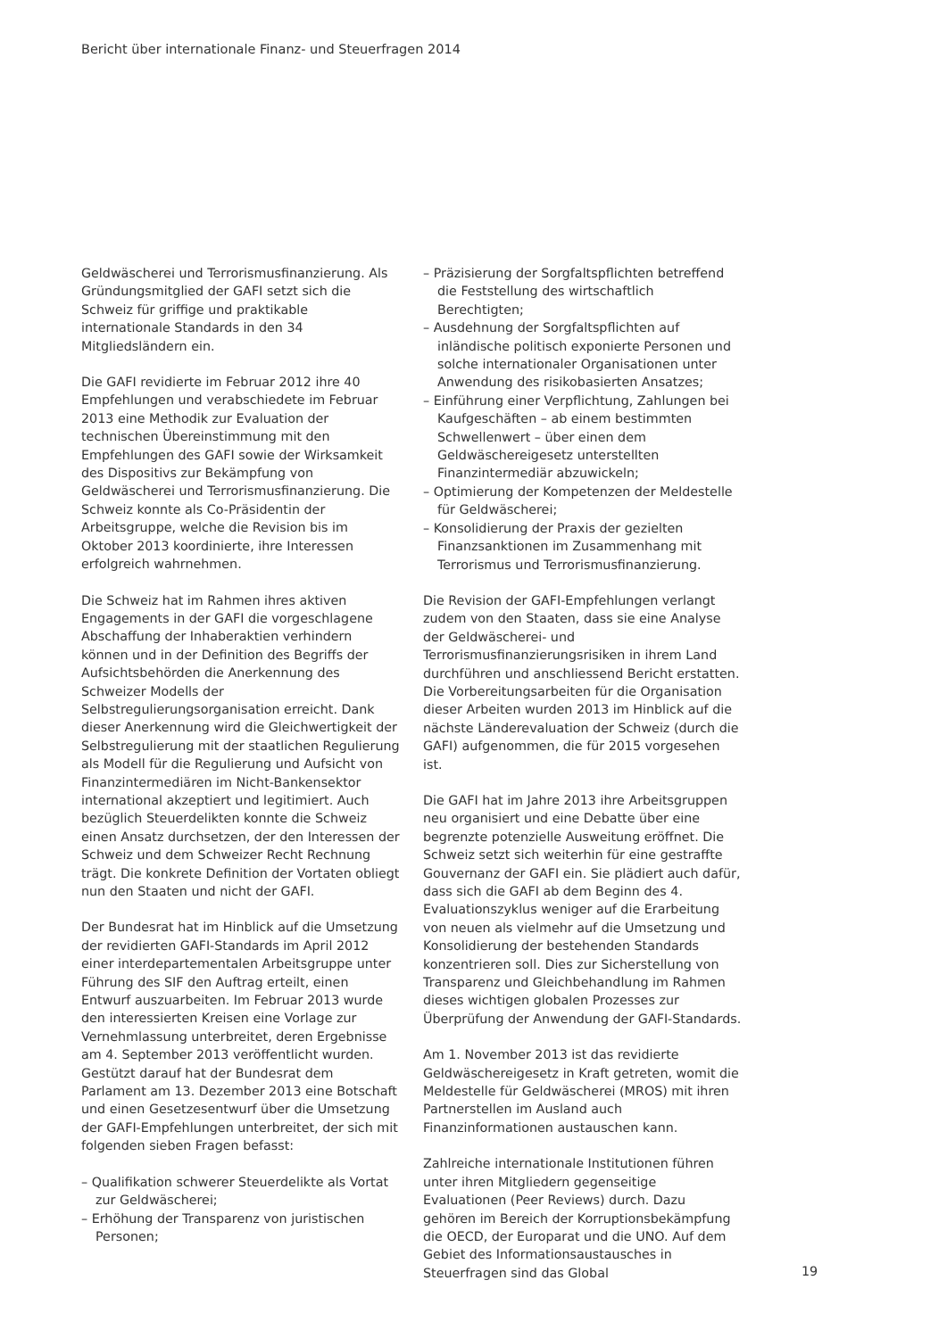Bericht über internationale Finanz- und Steuerfragen 2014
Geldwäscherei und Terrorismusfinanzierung. Als Gründungsmitglied der GAFI setzt sich die Schweiz für griffige und praktikable internationale Standards in den 34 Mitgliedsländern ein.
Die GAFI revidierte im Februar 2012 ihre 40 Empfehlungen und verabschiedete im Februar 2013 eine Methodik zur Evaluation der technischen Übereinstimmung mit den Empfehlungen des GAFI sowie der Wirksamkeit des Dispositivs zur Bekämpfung von Geldwäscherei und Terrorismusfinanzierung. Die Schweiz konnte als Co-Präsidentin der Arbeitsgruppe, welche die Revision bis im Oktober 2013 koordinierte, ihre Interessen erfolgreich wahrnehmen.
Die Schweiz hat im Rahmen ihres aktiven Engagements in der GAFI die vorgeschlagene Abschaffung der Inhaberaktien verhindern können und in der Definition des Begriffs der Aufsichtsbehörden die Anerkennung des Schweizer Modells der Selbstregulierungsorganisation erreicht. Dank dieser Anerkennung wird die Gleichwertigkeit der Selbstregulierung mit der staatlichen Regulierung als Modell für die Regulierung und Aufsicht von Finanzintermediären im Nicht-Bankensektor international akzeptiert und legitimiert. Auch bezüglich Steuerdelikten konnte die Schweiz einen Ansatz durchsetzen, der den Interessen der Schweiz und dem Schweizer Recht Rechnung trägt. Die konkrete Definition der Vortaten obliegt nun den Staaten und nicht der GAFI.
Der Bundesrat hat im Hinblick auf die Umsetzung der revidierten GAFI-Standards im April 2012 einer interdepartementalen Arbeitsgruppe unter Führung des SIF den Auftrag erteilt, einen Entwurf auszuarbeiten. Im Februar 2013 wurde den interessierten Kreisen eine Vorlage zur Vernehmlassung unterbreitet, deren Ergebnisse am 4. September 2013 veröffentlicht wurden. Gestützt darauf hat der Bundesrat dem Parlament am 13. Dezember 2013 eine Botschaft und einen Gesetzesentwurf über die Umsetzung der GAFI-Empfehlungen unterbreitet, der sich mit folgenden sieben Fragen befasst:
– Qualifikation schwerer Steuerdelikte als Vortat zur Geldwäscherei;
– Erhöhung der Transparenz von juristischen Personen;
– Präzisierung der Sorgfaltspflichten betreffend die Feststellung des wirtschaftlich Berechtigten;
– Ausdehnung der Sorgfaltspflichten auf inländische politisch exponierte Personen und solche internationaler Organisationen unter Anwendung des risikobasierten Ansatzes;
– Einführung einer Verpflichtung, Zahlungen bei Kaufgeschäften – ab einem bestimmten Schwellenwert – über einen dem Geldwäschereigesetz unterstellten Finanzintermediär abzuwickeln;
– Optimierung der Kompetenzen der Meldestelle für Geldwäscherei;
– Konsolidierung der Praxis der gezielten Finanzsanktionen im Zusammenhang mit Terrorismus und Terrorismusfinanzierung.
Die Revision der GAFI-Empfehlungen verlangt zudem von den Staaten, dass sie eine Analyse der Geldwäscherei- und Terrorismusfinanzierungsrisiken in ihrem Land durchführen und anschliessend Bericht erstatten. Die Vorbereitungsarbeiten für die Organisation dieser Arbeiten wurden 2013 im Hinblick auf die nächste Länderevaluation der Schweiz (durch die GAFI) aufgenommen, die für 2015 vorgesehen ist.
Die GAFI hat im Jahre 2013 ihre Arbeitsgruppen neu organisiert und eine Debatte über eine begrenzte potenzielle Ausweitung eröffnet. Die Schweiz setzt sich weiterhin für eine gestraffte Gouvernanz der GAFI ein. Sie plädiert auch dafür, dass sich die GAFI ab dem Beginn des 4. Evaluationszyklus weniger auf die Erarbeitung von neuen als vielmehr auf die Umsetzung und Konsolidierung der bestehenden Standards konzentrieren soll. Dies zur Sicherstellung von Transparenz und Gleichbehandlung im Rahmen dieses wichtigen globalen Prozesses zur Überprüfung der Anwendung der GAFI-Standards.
Am 1. November 2013 ist das revidierte Geldwäschereigesetz in Kraft getreten, womit die Meldestelle für Geldwäscherei (MROS) mit ihren Partnerstellen im Ausland auch Finanzinformationen austauschen kann.
Zahlreiche internationale Institutionen führen unter ihren Mitgliedern gegenseitige Evaluationen (Peer Reviews) durch. Dazu gehören im Bereich der Korruptionsbekämpfung die OECD, der Europarat und die UNO. Auf dem Gebiet des Informationsaustausches in Steuerfragen sind das Global
19